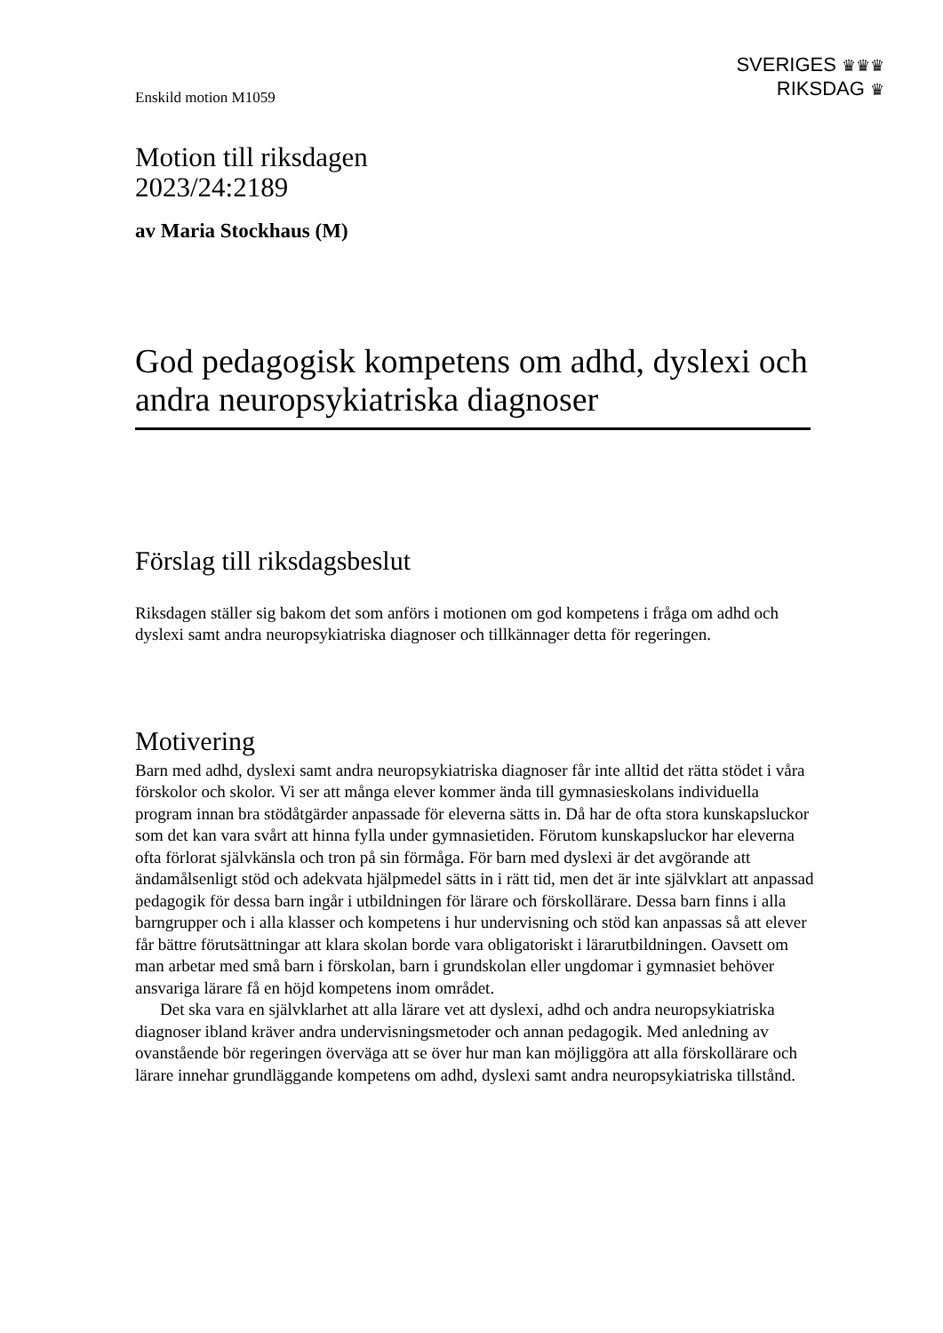Enskild motion M1059
SVERIGES ♛♛♛
RIKSDAG ♛
Motion till riksdagen
2023/24:2189
av Maria Stockhaus (M)
God pedagogisk kompetens om adhd, dyslexi och andra neuropsykiatriska diagnoser
Förslag till riksdagsbeslut
Riksdagen ställer sig bakom det som anförs i motionen om god kompetens i fråga om adhd och dyslexi samt andra neuropsykiatriska diagnoser och tillkännager detta för regeringen.
Motivering
Barn med adhd, dyslexi samt andra neuropsykiatriska diagnoser får inte alltid det rätta stödet i våra förskolor och skolor. Vi ser att många elever kommer ända till gymnasie­skolans individuella program innan bra stödåtgärder anpassade för eleverna sätts in. Då har de ofta stora kunskapsluckor som det kan vara svårt att hinna fylla under gymnasie­tiden. Förutom kunskapsluckor har eleverna ofta förlorat självkänsla och tron på sin förmåga. För barn med dyslexi är det avgörande att ändamålsenligt stöd och adekvata hjälpmedel sätts in i rätt tid, men det är inte självklart att anpassad pedagogik för dessa barn ingår i utbildningen för lärare och förskollärare. Dessa barn finns i alla barngrupper och i alla klasser och kompetens i hur undervisning och stöd kan anpassas så att elever får bättre förutsättningar att klara skolan borde vara obligatoriskt i lärarutbildningen. Oavsett om man arbetar med små barn i förskolan, barn i grundskolan eller ungdomar i gymnasiet behöver ansvariga lärare få en höjd kompetens inom området.
Det ska vara en självklarhet att alla lärare vet att dyslexi, adhd och andra neuro­psykiatriska diagnoser ibland kräver andra undervisningsmetoder och annan pedagogik. Med anledning av ovanstående bör regeringen överväga att se över hur man kan möjlig­göra att alla förskollärare och lärare innehar grundläggande kompetens om adhd, dyslexi samt andra neuropsykiatriska tillstånd.